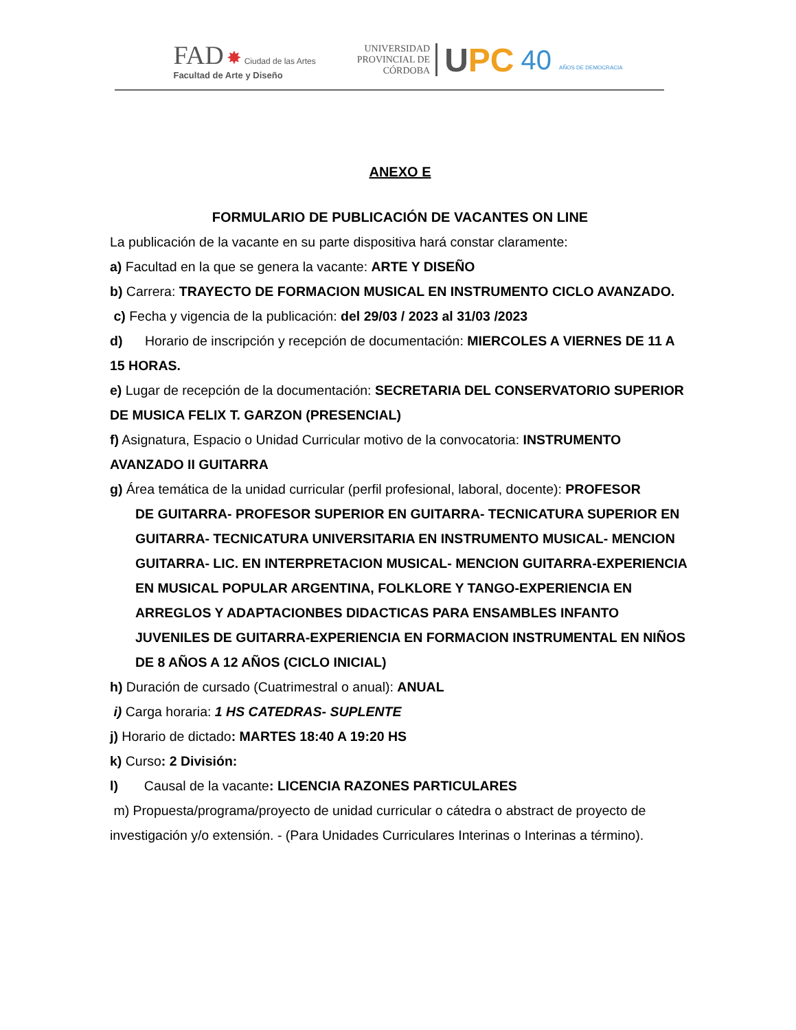FAD ✸ Ciudad de las Artes
Facultad de Arte y Diseño
UNIVERSIDAD
PROVINCIAL DE
CÓRDOBA
UPC
40 AÑOS DE DEMOCRACIA
ANEXO E
FORMULARIO DE PUBLICACIÓN DE VACANTES ON LINE
La publicación de la vacante en su parte dispositiva hará constar claramente:
a) Facultad en la que se genera la vacante: ARTE Y DISEÑO
b) Carrera: TRAYECTO DE FORMACION MUSICAL EN INSTRUMENTO CICLO AVANZADO.
c) Fecha y vigencia de la publicación: del 29/03 / 2023 al 31/03 /2023
d) Horario de inscripción y recepción de documentación: MIERCOLES A VIERNES DE 11 A 15 HORAS.
e) Lugar de recepción de la documentación: SECRETARIA DEL CONSERVATORIO SUPERIOR DE MUSICA FELIX T. GARZON (PRESENCIAL)
f) Asignatura, Espacio o Unidad Curricular motivo de la convocatoria: INSTRUMENTO AVANZADO II GUITARRA
g) Área temática de la unidad curricular (perfil profesional, laboral, docente): PROFESOR
DE GUITARRA- PROFESOR SUPERIOR EN GUITARRA- TECNICATURA SUPERIOR EN GUITARRA- TECNICATURA UNIVERSITARIA EN INSTRUMENTO MUSICAL- MENCION GUITARRA- LIC. EN INTERPRETACION MUSICAL- MENCION GUITARRA-EXPERIENCIA EN MUSICAL POPULAR ARGENTINA, FOLKLORE Y TANGO-EXPERIENCIA EN ARREGLOS Y ADAPTACIONBES DIDACTICAS PARA ENSAMBLES INFANTO JUVENILES DE GUITARRA-EXPERIENCIA EN FORMACION INSTRUMENTAL EN NIÑOS DE 8 AÑOS A 12 AÑOS (CICLO INICIAL)
h) Duración de cursado (Cuatrimestral o anual): ANUAL
i) Carga horaria: 1 HS CATEDRAS- SUPLENTE
j) Horario de dictado: MARTES 18:40 A 19:20 HS
k) Curso: 2 División:
l) Causal de la vacante: LICENCIA RAZONES PARTICULARES
m) Propuesta/programa/proyecto de unidad curricular o cátedra o abstract de proyecto de investigación y/o extensión. - (Para Unidades Curriculares Interinas o Interinas a término).